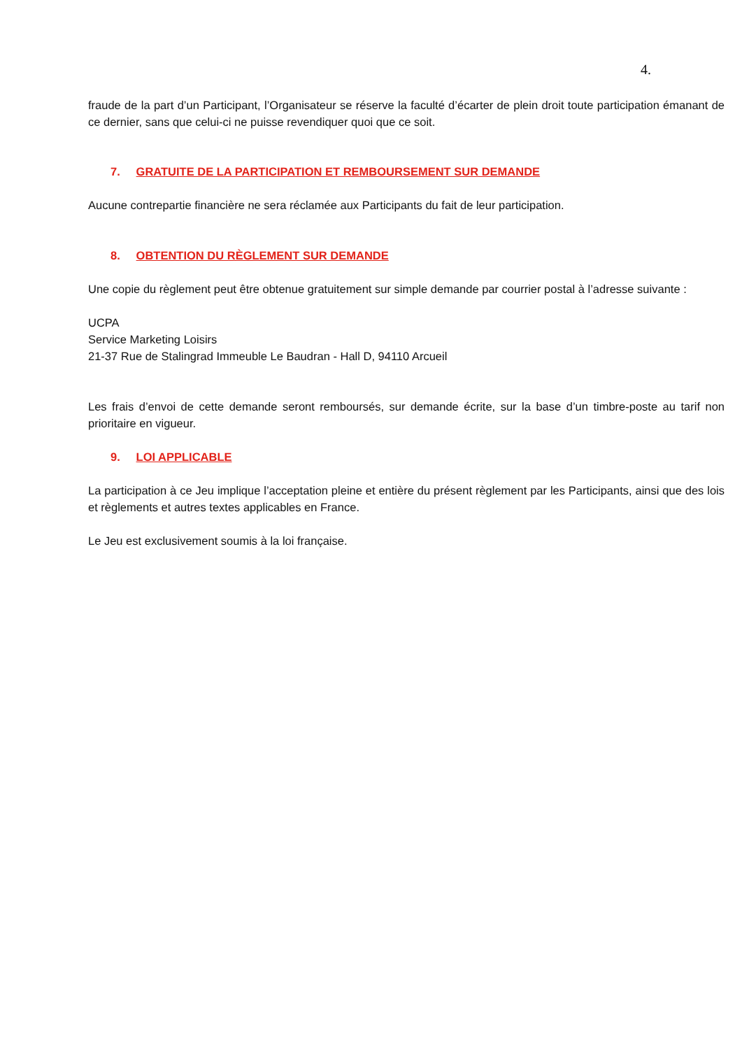4.
fraude de la part d’un Participant, l’Organisateur se réserve la faculté d’écarter de plein droit toute participation émanant de ce dernier, sans que celui-ci ne puisse revendiquer quoi que ce soit.
7. GRATUITE DE LA PARTICIPATION ET REMBOURSEMENT SUR DEMANDE
Aucune contrepartie financière ne sera réclamée aux Participants du fait de leur participation.
8. OBTENTION DU RÈGLEMENT SUR DEMANDE
Une copie du règlement peut être obtenue gratuitement sur simple demande par courrier postal à l’adresse suivante :
UCPA
Service Marketing Loisirs
21-37 Rue de Stalingrad Immeuble Le Baudran - Hall D, 94110 Arcueil
Les frais d’envoi de cette demande seront remboursés, sur demande écrite, sur la base d’un timbre-poste au tarif non prioritaire en vigueur.
9. LOI APPLICABLE
La participation à ce Jeu implique l’acceptation pleine et entière du présent règlement par les Participants, ainsi que des lois et règlements et autres textes applicables en France.
Le Jeu est exclusivement soumis à la loi française.